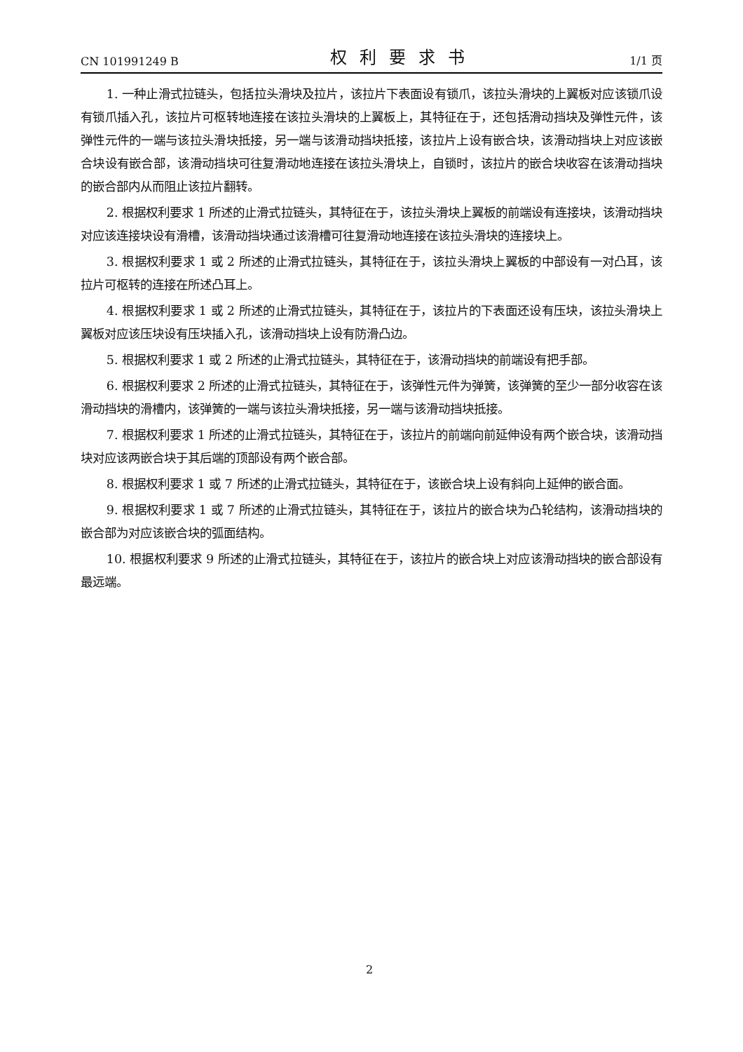CN 101991249 B 权利要求书 1/1 页
1. 一种止滑式拉链头，包括拉头滑块及拉片，该拉片下表面设有锁爪，该拉头滑块的上翼板对应该锁爪设有锁爪插入孔，该拉片可枢转地连接在该拉头滑块的上翼板上，其特征在于，还包括滑动挡块及弹性元件，该弹性元件的一端与该拉头滑块抵接，另一端与该滑动挡块抵接，该拉片上设有嵌合块，该滑动挡块上对应该嵌合块设有嵌合部，该滑动挡块可往复滑动地连接在该拉头滑块上，自锁时，该拉片的嵌合块收容在该滑动挡块的嵌合部内从而阻止该拉片翻转。
2. 根据权利要求 1 所述的止滑式拉链头，其特征在于，该拉头滑块上翼板的前端设有连接块，该滑动挡块对应该连接块设有滑槽，该滑动挡块通过该滑槽可往复滑动地连接在该拉头滑块的连接块上。
3. 根据权利要求 1 或 2 所述的止滑式拉链头，其特征在于，该拉头滑块上翼板的中部设有一对凸耳，该拉片可枢转的连接在所述凸耳上。
4. 根据权利要求 1 或 2 所述的止滑式拉链头，其特征在于，该拉片的下表面还设有压块，该拉头滑块上翼板对应该压块设有压块插入孔，该滑动挡块上设有防滑凸边。
5. 根据权利要求 1 或 2 所述的止滑式拉链头，其特征在于，该滑动挡块的前端设有把手部。
6. 根据权利要求 2 所述的止滑式拉链头，其特征在于，该弹性元件为弹簧，该弹簧的至少一部分收容在该滑动挡块的滑槽内，该弹簧的一端与该拉头滑块抵接，另一端与该滑动挡块抵接。
7. 根据权利要求 1 所述的止滑式拉链头，其特征在于，该拉片的前端向前延伸设有两个嵌合块，该滑动挡块对应该两嵌合块于其后端的顶部设有两个嵌合部。
8. 根据权利要求 1 或 7 所述的止滑式拉链头，其特征在于，该嵌合块上设有斜向上延伸的嵌合面。
9. 根据权利要求 1 或 7 所述的止滑式拉链头，其特征在于，该拉片的嵌合块为凸轮结构，该滑动挡块的嵌合部为对应该嵌合块的弧面结构。
10. 根据权利要求 9 所述的止滑式拉链头，其特征在于，该拉片的嵌合块上对应该滑动挡块的嵌合部设有最远端。
2